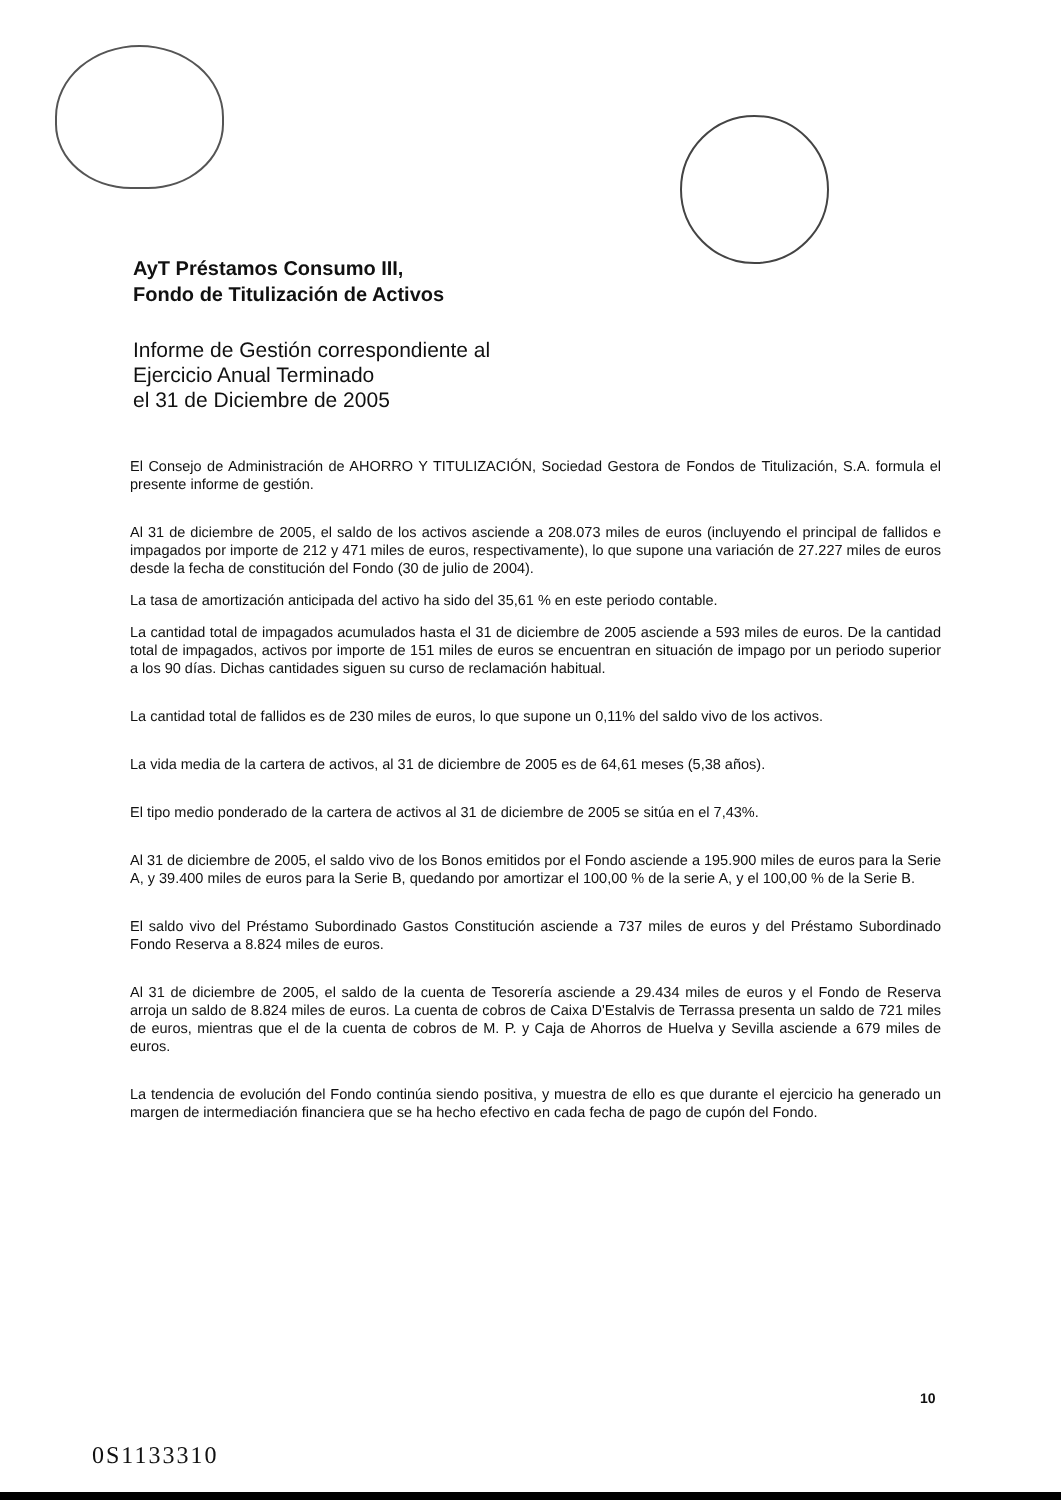AyT Préstamos Consumo III,
Fondo de Titulización de Activos
Informe de Gestión correspondiente al
Ejercicio Anual Terminado
el 31 de Diciembre de 2005
El Consejo de Administración de AHORRO Y TITULIZACIÓN, Sociedad Gestora de Fondos de Titulización, S.A. formula el presente informe de gestión.
Al 31 de diciembre de 2005, el saldo de los activos asciende a 208.073 miles de euros (incluyendo el principal de fallidos e impagados por importe de 212 y 471 miles de euros, respectivamente), lo que supone una variación de 27.227 miles de euros desde la fecha de constitución del Fondo (30 de julio de 2004).
La tasa de amortización anticipada del activo ha sido del 35,61 % en este periodo contable.
La cantidad total de impagados acumulados hasta el 31 de diciembre de 2005 asciende a 593 miles de euros. De la cantidad total de impagados, activos por importe de 151 miles de euros se encuentran en situación de impago por un periodo superior a los 90 días. Dichas cantidades siguen su curso de reclamación habitual.
La cantidad total de fallidos es de 230 miles de euros, lo que supone un 0,11% del saldo vivo de los activos.
La vida media de la cartera de activos, al 31 de diciembre de 2005 es de 64,61 meses (5,38 años).
El tipo medio ponderado de la cartera de activos al 31 de diciembre de 2005 se sitúa en el 7,43%.
Al 31 de diciembre de 2005, el saldo vivo de los Bonos emitidos por el Fondo asciende a 195.900 miles de euros para la Serie A, y 39.400 miles de euros para la Serie B, quedando por amortizar el 100,00 % de la serie A, y el 100,00 % de la Serie B.
El saldo vivo del Préstamo Subordinado Gastos Constitución asciende a 737 miles de euros y del Préstamo Subordinado Fondo Reserva a 8.824 miles de euros.
Al 31 de diciembre de 2005, el saldo de la cuenta de Tesorería asciende a 29.434 miles de euros y el Fondo de Reserva arroja un saldo de 8.824 miles de euros. La cuenta de cobros de Caixa D'Estalvis de Terrassa presenta un saldo de 721 miles de euros, mientras que el de la cuenta de cobros de M. P. y Caja de Ahorros de Huelva y Sevilla asciende a 679 miles de euros.
La tendencia de evolución del Fondo continúa siendo positiva, y muestra de ello es que durante el ejercicio ha generado un margen de intermediación financiera que se ha hecho efectivo en cada fecha de pago de cupón del Fondo.
10
0S1133310